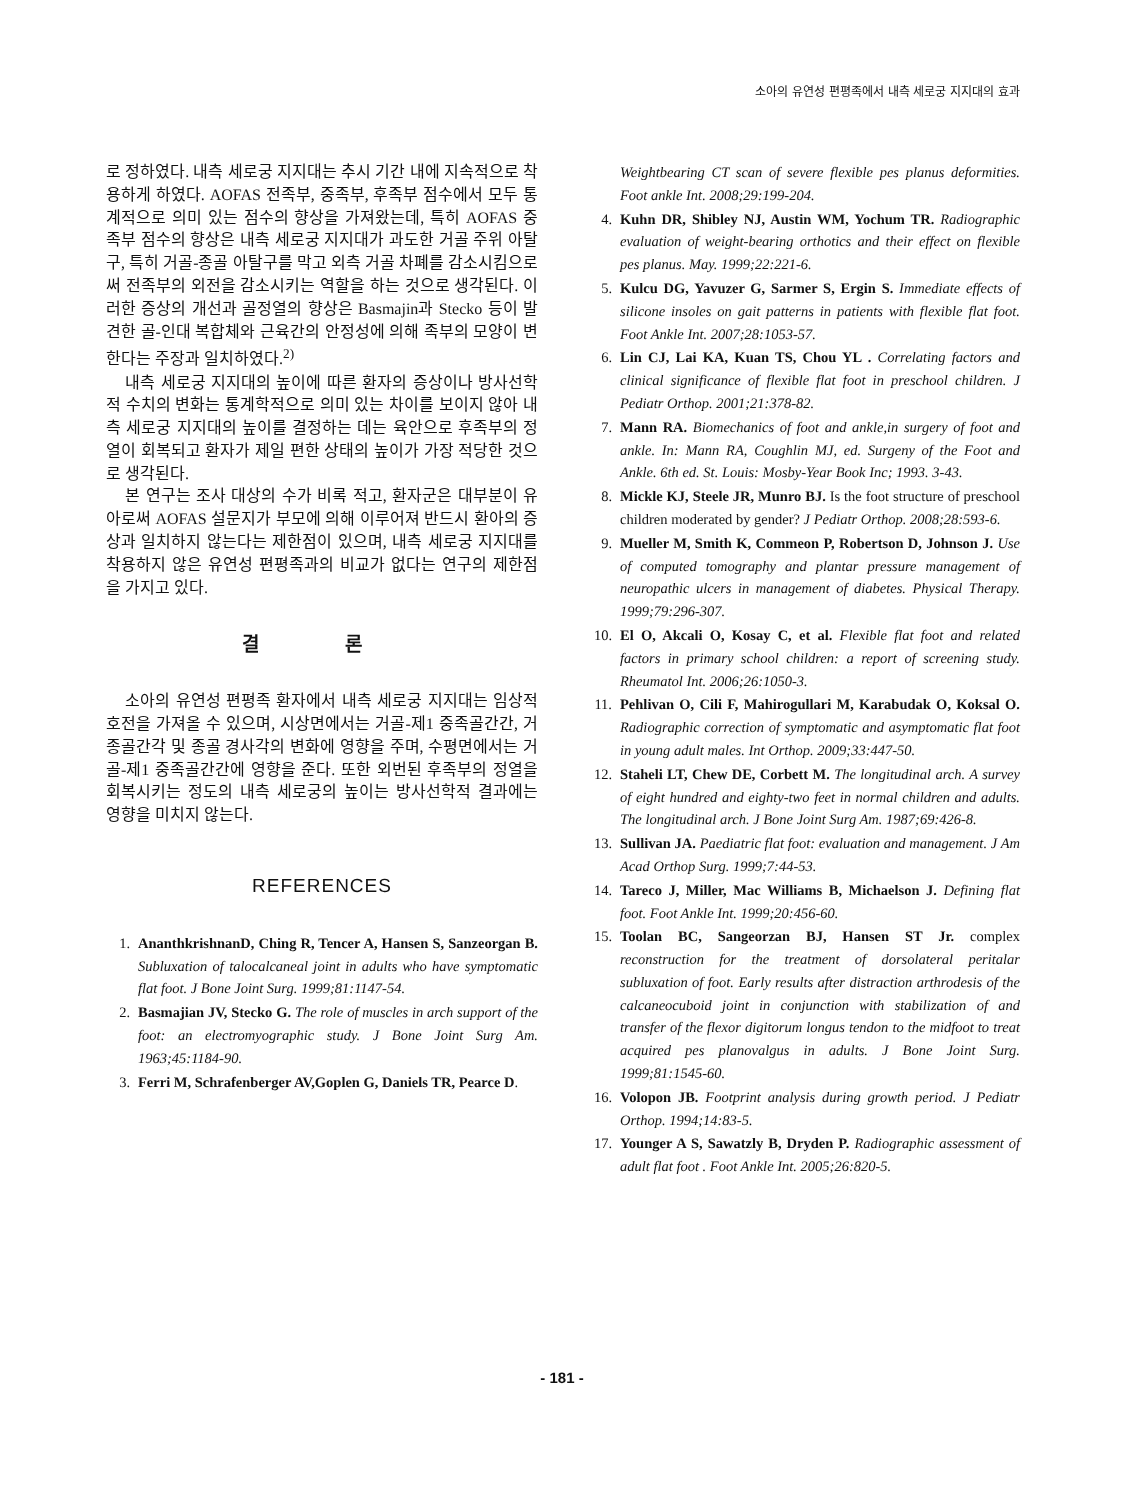소아의 유연성 편평족에서 내측 세로궁 지지대의 효과
로 정하였다. 내측 세로궁 지지대는 추시 기간 내에 지속적으로 착용하게 하였다. AOFAS 전족부, 중족부, 후족부 점수에서 모두 통계적으로 의미 있는 점수의 향상을 가져왔는데, 특히 AOFAS 중족부 점수의 향상은 내측 세로궁 지지대가 과도한 거골 주위 아탈구, 특히 거골-종골 아탈구를 막고 외측 거골 차폐를 감소시킴으로써 전족부의 외전을 감소시키는 역할을 하는 것으로 생각된다. 이러한 증상의 개선과 골정열의 향상은 Basmajin과 Stecko 등이 발견한 골-인대 복합체와 근육간의 안정성에 의해 족부의 모양이 변한다는 주장과 일치하였다.<sup>2)</sup>
내측 세로궁 지지대의 높이에 따른 환자의 증상이나 방사선학적 수치의 변화는 통계학적으로 의미 있는 차이를 보이지 않아 내측 세로궁 지지대의 높이를 결정하는 데는 육안으로 후족부의 정열이 회복되고 환자가 제일 편한 상태의 높이가 가장 적당한 것으로 생각된다.
본 연구는 조사 대상의 수가 비록 적고, 환자군은 대부분이 유아로써 AOFAS 설문지가 부모에 의해 이루어져 반드시 환아의 증상과 일치하지 않는다는 제한점이 있으며, 내측 세로궁 지지대를 착용하지 않은 유연성 편평족과의 비교가 없다는 연구의 제한점을 가지고 있다.
결 론
소아의 유연성 편평족 환자에서 내측 세로궁 지지대는 임상적 호전을 가져올 수 있으며, 시상면에서는 거골-제1 중족골간간, 거종골간각 및 종골 경사각의 변화에 영향을 주며, 수평면에서는 거골-제1 중족골간간에 영향을 준다. 또한 외번된 후족부의 정열을 회복시키는 정도의 내측 세로궁의 높이는 방사선학적 결과에는 영향을 미치지 않는다.
REFERENCES
1. AnanthkrishnanD, Ching R, Tencer A, Hansen S, Sanzeorgan B. Subluxation of talocalcaneal joint in adults who have symptomatic flat foot. J Bone Joint Surg. 1999;81:1147-54.
2. Basmajian JV, Stecko G. The role of muscles in arch support of the foot: an electromyographic study. J Bone Joint Surg Am. 1963;45:1184-90.
3. Ferri M, Schrafenberger AV,Goplen G, Daniels TR, Pearce D.
Weightbearing CT scan of severe flexible pes planus deformities. Foot ankle Int. 2008;29:199-204.
4. Kuhn DR, Shibley NJ, Austin WM, Yochum TR. Radiographic evaluation of weight-bearing orthotics and their effect on flexible pes planus. May. 1999;22:221-6.
5. Kulcu DG, Yavuzer G, Sarmer S, Ergin S. Immediate effects of silicone insoles on gait patterns in patients with flexible flat foot. Foot Ankle Int. 2007;28:1053-57.
6. Lin CJ, Lai KA, Kuan TS, Chou YL . Correlating factors and clinical significance of flexible flat foot in preschool children. J Pediatr Orthop. 2001;21:378-82.
7. Mann RA. Biomechanics of foot and ankle,in surgery of foot and ankle. In: Mann RA, Coughlin MJ, ed. Surgeny of the Foot and Ankle. 6th ed. St. Louis: Mosby-Year Book Inc; 1993. 3-43.
8. Mickle KJ, Steele JR, Munro BJ. Is the foot structure of preschool children moderated by gender? J Pediatr Orthop. 2008;28:593-6.
9. Mueller M, Smith K, Commeon P, Robertson D, Johnson J. Use of computed tomography and plantar pressure management of neuropathic ulcers in management of diabetes. Physical Therapy. 1999;79:296-307.
10. El O, Akcali O, Kosay C, et al. Flexible flat foot and related factors in primary school children: a report of screening study. Rheumatol Int. 2006;26:1050-3.
11. Pehlivan O, Cili F, Mahirogullari M, Karabudak O, Koksal O. Radiographic correction of symptomatic and asymptomatic flat foot in young adult males. Int Orthop. 2009;33:447-50.
12. Staheli LT, Chew DE, Corbett M. The longitudinal arch. A survey of eight hundred and eighty-two feet in normal children and adults. The longitudinal arch. J Bone Joint Surg Am. 1987;69:426-8.
13. Sullivan JA. Paediatric flat foot: evaluation and management. J Am Acad Orthop Surg. 1999;7:44-53.
14. Tareco J, Miller, Mac Williams B, Michaelson J. Defining flat foot. Foot Ankle Int. 1999;20:456-60.
15. Toolan BC, Sangeorzan BJ, Hansen ST Jr. complex reconstruction for the treatment of dorsolateral peritalar subluxation of foot. Early results after distraction arthrodesis of the calcaneocuboid joint in conjunction with stabilization of and transfer of the flexor digitorum longus tendon to the midfoot to treat acquired pes planovalgus in adults. J Bone Joint Surg. 1999;81:1545-60.
16. Volopon JB. Footprint analysis during growth period. J Pediatr Orthop. 1994;14:83-5.
17. Younger A S, Sawatzly B, Dryden P. Radiographic assessment of adult flat foot . Foot Ankle Int. 2005;26:820-5.
- 181 -